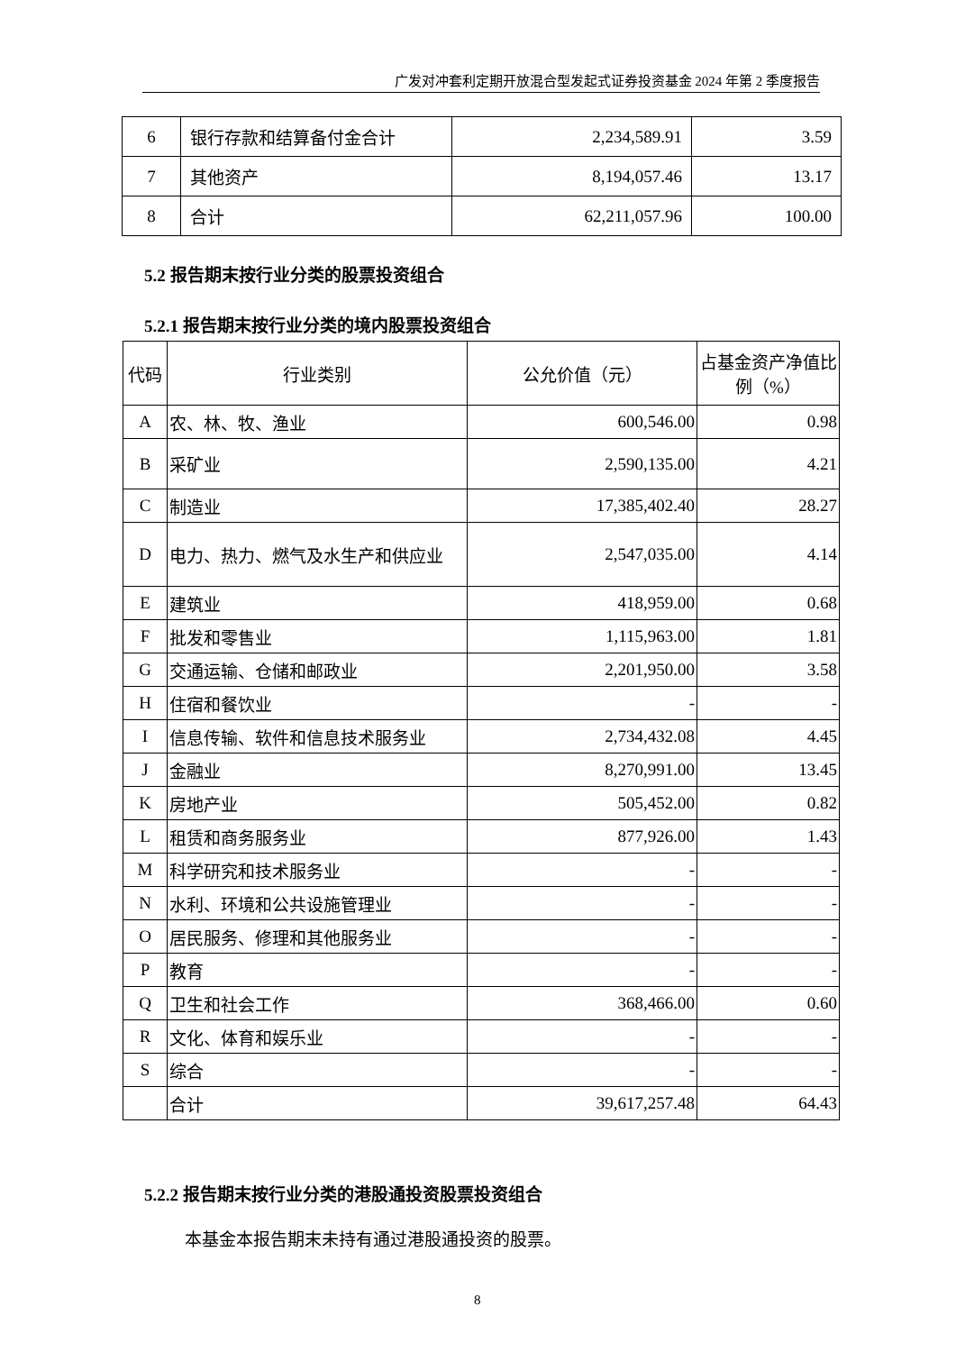广发对冲套利定期开放混合型发起式证券投资基金 2024 年第 2 季度报告
| 6 | 银行存款和结算备付金合计 | 2,234,589.91 | 3.59 |
| 7 | 其他资产 | 8,194,057.46 | 13.17 |
| 8 | 合计 | 62,211,057.96 | 100.00 |
5.2 报告期末按行业分类的股票投资组合
5.2.1 报告期末按行业分类的境内股票投资组合
| 代码 | 行业类别 | 公允价值（元） | 占基金资产净值比例（%） |
| --- | --- | --- | --- |
| A | 农、林、牧、渔业 | 600,546.00 | 0.98 |
| B | 采矿业 | 2,590,135.00 | 4.21 |
| C | 制造业 | 17,385,402.40 | 28.27 |
| D | 电力、热力、燃气及水生产和供应业 | 2,547,035.00 | 4.14 |
| E | 建筑业 | 418,959.00 | 0.68 |
| F | 批发和零售业 | 1,115,963.00 | 1.81 |
| G | 交通运输、仓储和邮政业 | 2,201,950.00 | 3.58 |
| H | 住宿和餐饮业 | - | - |
| I | 信息传输、软件和信息技术服务业 | 2,734,432.08 | 4.45 |
| J | 金融业 | 8,270,991.00 | 13.45 |
| K | 房地产业 | 505,452.00 | 0.82 |
| L | 租赁和商务服务业 | 877,926.00 | 1.43 |
| M | 科学研究和技术服务业 | - | - |
| N | 水利、环境和公共设施管理业 | - | - |
| O | 居民服务、修理和其他服务业 | - | - |
| P | 教育 | - | - |
| Q | 卫生和社会工作 | 368,466.00 | 0.60 |
| R | 文化、体育和娱乐业 | - | - |
| S | 综合 | - | - |
| | 合计 | 39,617,257.48 | 64.43 |
5.2.2 报告期末按行业分类的港股通投资股票投资组合
本基金本报告期末未持有通过港股通投资的股票。
8